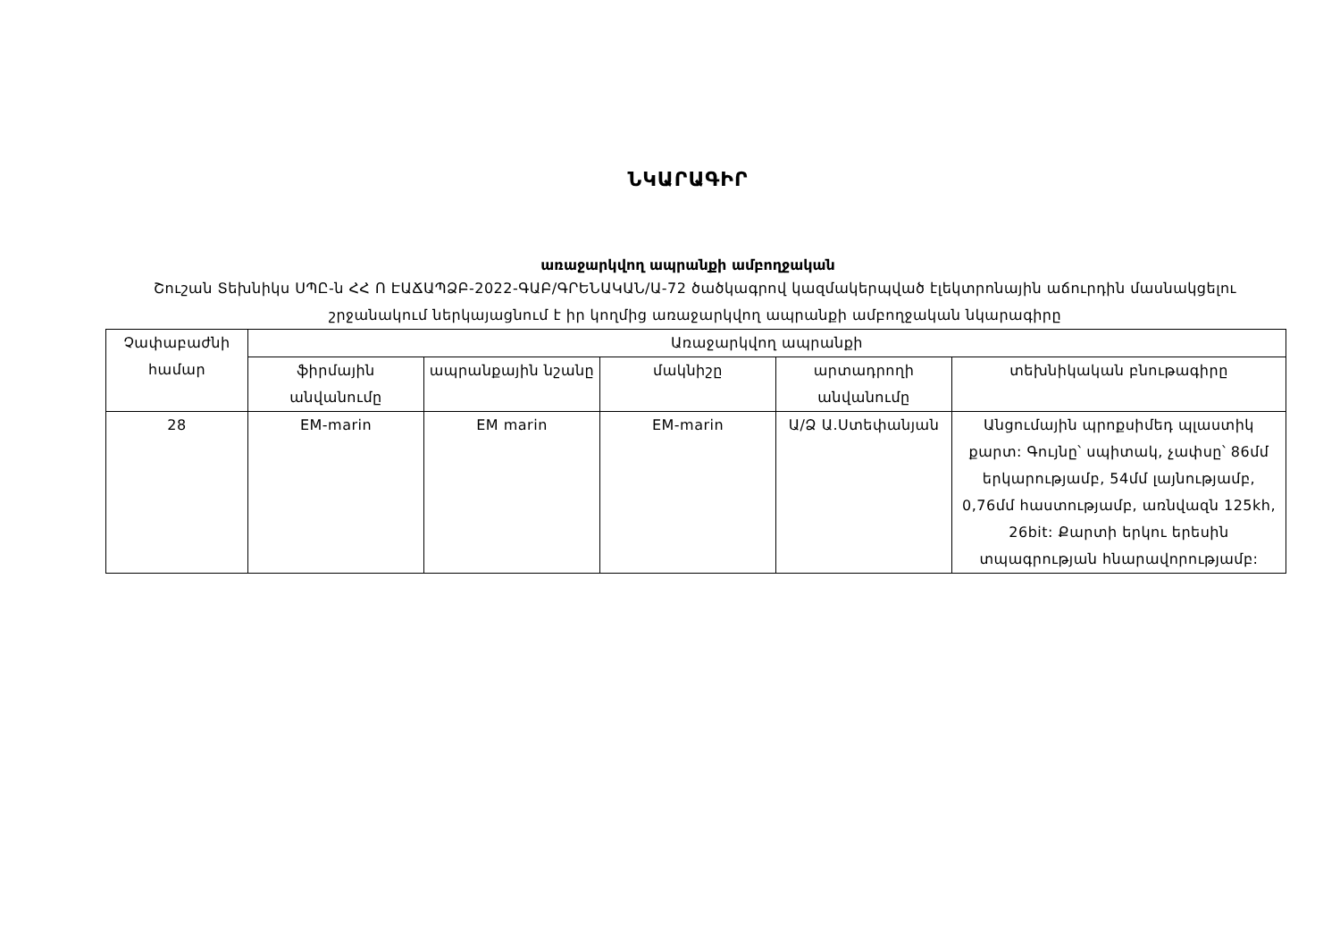ՆԿԱՐԱԳԻՐ
առաջարկվող ապրանքի ամբողջական
Շուշան Տեխնիկս ՍՊԸ-ն ՀՀ Ո ԷԱՃԱՊՁԲ-2022-ԳԱԲ/ԳՐԵՆԱԿԱՆ/Ա-72 ծածկագրով կազմակերպված էլեկտրոնային աճուրդին մասնակցելու շրջանակում ներկայացնում է իր կողմից առաջարկվող ապրանքի ամբողջական նկարագիրը
| Չափաբաժնի համար | Առաջարկվող ապրանքի | | | | |
| --- | --- | --- | --- | --- | --- |
| | ֆիրմային անվանումը | ապրանքային նշանը | մակնիշը | արտադրողի անվանումը | տեխնիկական բնութագիրը |
| 28 | EM-marin | EM marin | EM-marin | Ա/Ձ Ա.Ստեփանյան | Անցումային պրոքսիմեդ պլաստիկ քարտ: Գույնը՝ սպիտակ, չափսը՝ 86մմ երկարությամբ, 54մմ լայնությամբ, 0,76մմ հաստությամբ, առնվազն 125kh, 26bit: Քարտի երկու երեսին տպագրության հնարավորությամբ: |